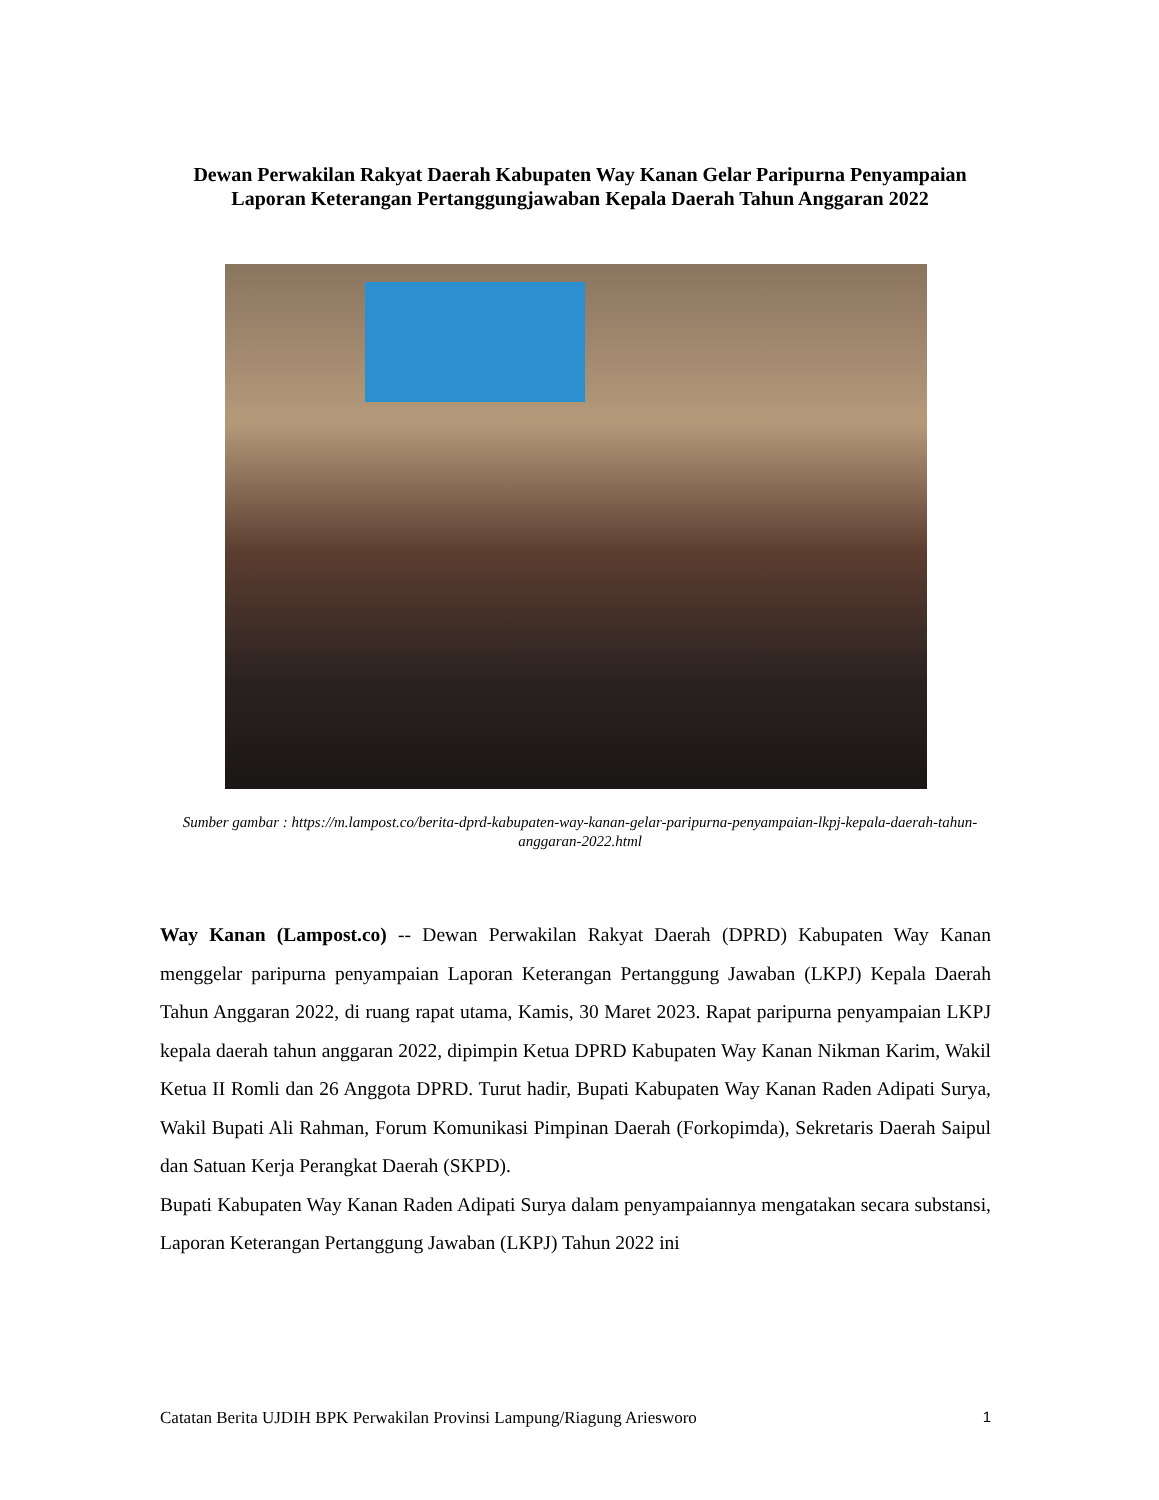Dewan Perwakilan Rakyat Daerah Kabupaten Way Kanan Gelar Paripurna Penyampaian Laporan Keterangan Pertanggungjawaban Kepala Daerah Tahun Anggaran 2022
Sumber gambar : https://m.lampost.co/berita-dprd-kabupaten-way-kanan-gelar-paripurna-penyampaian-lkpj-kepala-daerah-tahun-anggaran-2022.html
Way Kanan (Lampost.co) -- Dewan Perwakilan Rakyat Daerah (DPRD) Kabupaten Way Kanan menggelar paripurna penyampaian Laporan Keterangan Pertanggung Jawaban (LKPJ) Kepala Daerah Tahun Anggaran 2022, di ruang rapat utama, Kamis, 30 Maret 2023. Rapat paripurna penyampaian LKPJ kepala daerah tahun anggaran 2022, dipimpin Ketua DPRD Kabupaten Way Kanan Nikman Karim, Wakil Ketua II Romli dan 26 Anggota DPRD. Turut hadir, Bupati Kabupaten Way Kanan Raden Adipati Surya, Wakil Bupati Ali Rahman, Forum Komunikasi Pimpinan Daerah (Forkopimda), Sekretaris Daerah Saipul dan Satuan Kerja Perangkat Daerah (SKPD).
Bupati Kabupaten Way Kanan Raden Adipati Surya dalam penyampaiannya mengatakan secara substansi, Laporan Keterangan Pertanggung Jawaban (LKPJ) Tahun 2022 ini
Catatan Berita UJDIH BPK Perwakilan Provinsi Lampung/Riagung Ariesworo 1